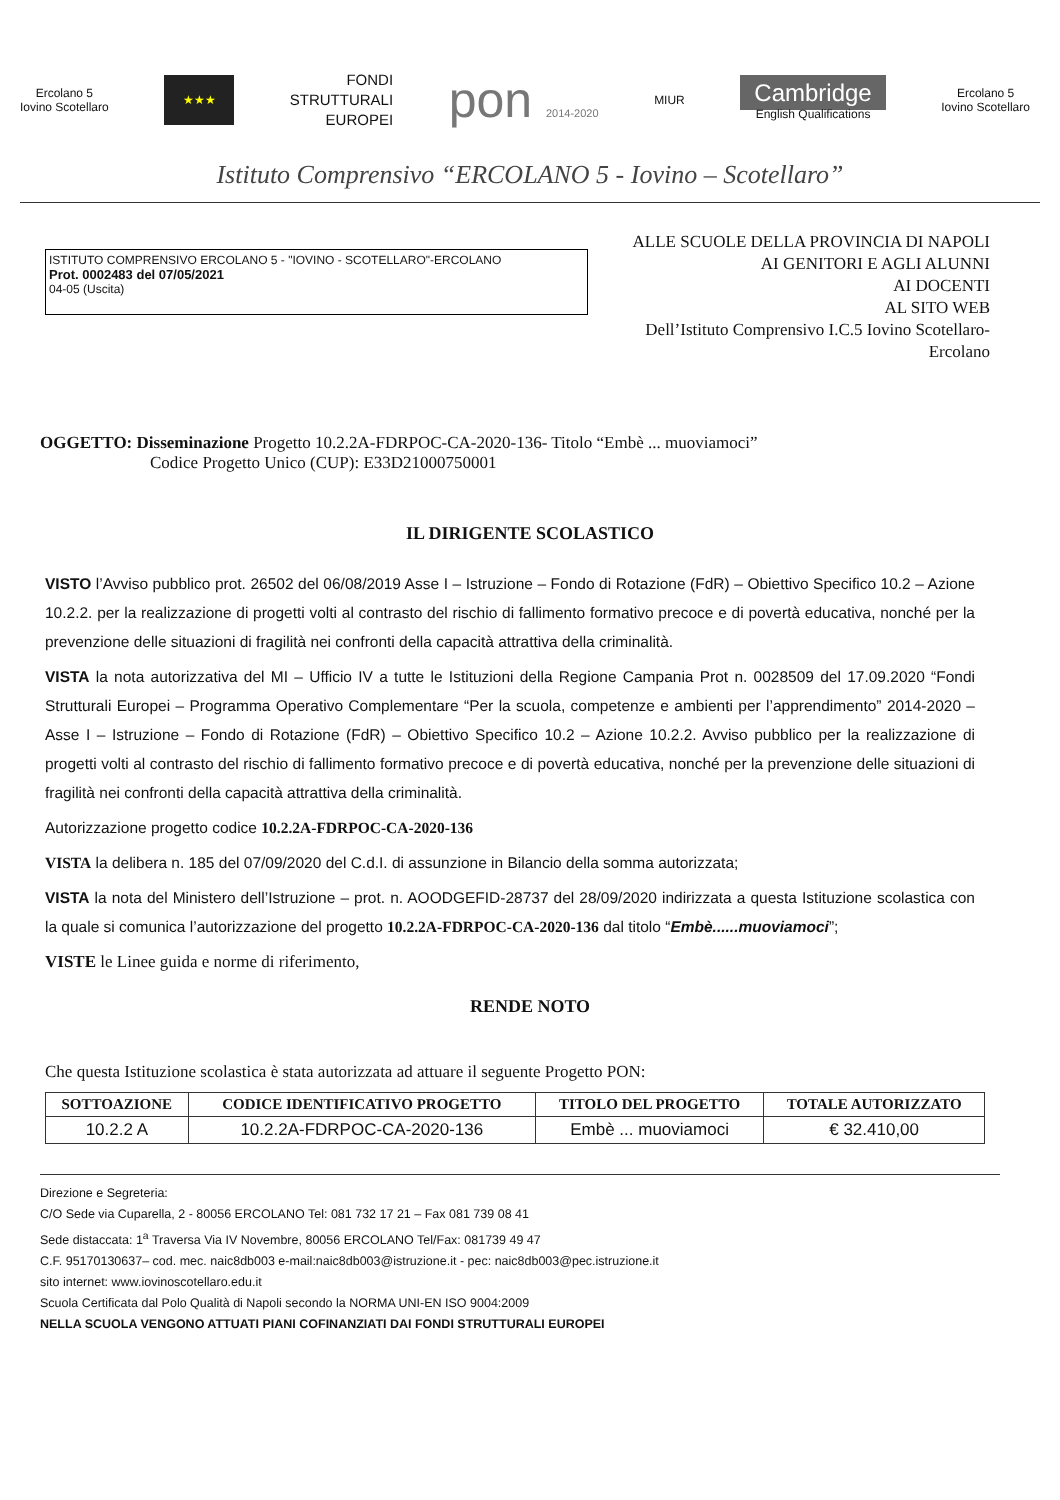Ercolano 5
Iovino Scotellaro
★★★
FONDI
STRUTTURALI
EUROPEI
pon 2014-2020 MIUR
Cambridge
English Qualifications
Ercolano 5
Iovino Scotellaro
Istituto Comprensivo “ERCOLANO 5 - Iovino – Scotellaro”
ISTITUTO COMPRENSIVO ERCOLANO 5 - "IOVINO - SCOTELLARO"-ERCOLANO
Prot. 0002483 del 07/05/2021
04-05 (Uscita)
ALLE SCUOLE DELLA PROVINCIA DI NAPOLI
AI GENITORI E AGLI ALUNNI
AI DOCENTI
AL SITO WEB
Dell’Istituto Comprensivo I.C.5 Iovino Scotellaro- Ercolano
OGGETTO: Disseminazione Progetto 10.2.2A-FDRPOC-CA-2020-136- Titolo “Embè ... muoviamoci”
Codice Progetto Unico (CUP): E33D21000750001
IL DIRIGENTE SCOLASTICO
VISTO l’Avviso pubblico prot. 26502 del 06/08/2019 Asse I – Istruzione – Fondo di Rotazione (FdR) – Obiettivo Specifico 10.2 – Azione 10.2.2. per la realizzazione di progetti volti al contrasto del rischio di fallimento formativo precoce e di povertà educativa, nonché per la prevenzione delle situazioni di fragilità nei confronti della capacità attrattiva della criminalità.
VISTA la nota autorizzativa del MI – Ufficio IV a tutte le Istituzioni della Regione Campania Prot n. 0028509 del 17.09.2020 “Fondi Strutturali Europei – Programma Operativo Complementare “Per la scuola, competenze e ambienti per l’apprendimento” 2014-2020 – Asse I – Istruzione – Fondo di Rotazione (FdR) – Obiettivo Specifico 10.2 – Azione 10.2.2. Avviso pubblico per la realizzazione di progetti volti al contrasto del rischio di fallimento formativo precoce e di povertà educativa, nonché per la prevenzione delle situazioni di fragilità nei confronti della capacità attrattiva della criminalità.
Autorizzazione progetto codice 10.2.2A-FDRPOC-CA-2020-136
VISTA la delibera n. 185 del 07/09/2020 del C.d.I. di assunzione in Bilancio della somma autorizzata;
VISTA la nota del Ministero dell’Istruzione – prot. n. AOODGEFID-28737 del 28/09/2020 indirizzata a questa Istituzione scolastica con la quale si comunica l’autorizzazione del progetto 10.2.2A-FDRPOC-CA-2020-136 dal titolo “Embè......muoviamoci”;
VISTE le Linee guida e norme di riferimento,
RENDE NOTO
Che questa Istituzione scolastica è stata autorizzata ad attuare il seguente Progetto PON:
| SOTTOAZIONE | CODICE IDENTIFICATIVO PROGETTO | TITOLO DEL PROGETTO | TOTALE AUTORIZZATO |
| --- | --- | --- | --- |
| 10.2.2 A | 10.2.2A-FDRPOC-CA-2020-136 | Embè ... muoviamoci | € 32.410,00 |
Direzione e Segreteria:
C/O Sede via Cuparella, 2 - 80056 ERCOLANO Tel: 081 732 17 21 – Fax 081 739 08 41
Sede distaccata: 1<sup>a</sup> Traversa Via IV Novembre, 80056 ERCOLANO Tel/Fax: 081739 49 47
C.F. 95170130637– cod. mec. naic8db003 e-mail:naic8db003@istruzione.it - pec: naic8db003@pec.istruzione.it
sito internet: www.iovinoscotellaro.edu.it
Scuola Certificata dal Polo Qualità di Napoli secondo la NORMA UNI-EN ISO 9004:2009
NELLA SCUOLA VENGONO ATTUATI PIANI COFINANZIATI DAI FONDI STRUTTURALI EUROPEI